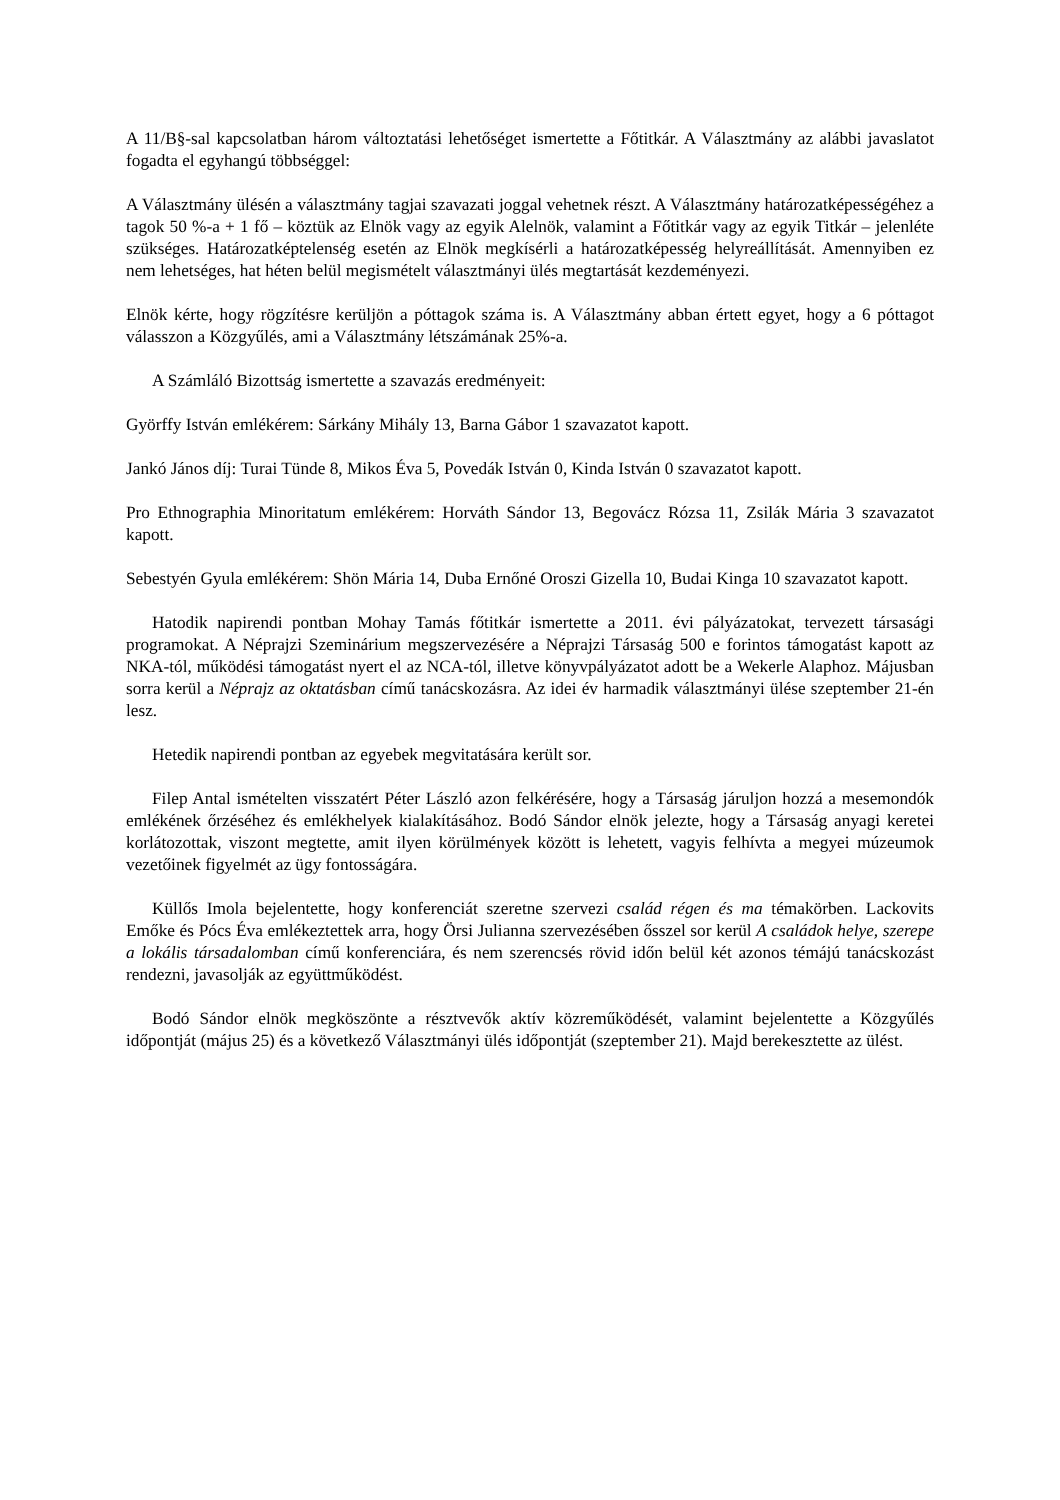A 11/B§-sal kapcsolatban három változtatási lehetőséget ismertette a Főtitkár. A Választmány az alábbi javaslatot fogadta el egyhangú többséggel:
A Választmány ülésén a választmány tagjai szavazati joggal vehetnek részt. A Választmány határozatképességéhez a tagok 50 %-a + 1 fő – köztük az Elnök vagy az egyik Alelnök, valamint a Főtitkár vagy az egyik Titkár – jelenléte szükséges. Határozatképtelenség esetén az Elnök megkísérli a határozatképesség helyreállítását. Amennyiben ez nem lehetséges, hat héten belül megismételt választmányi ülés megtartását kezdeményezi.
Elnök kérte, hogy rögzítésre kerüljön a póttagok száma is. A Választmány abban értett egyet, hogy a 6 póttagot válasszon a Közgyűlés, ami a Választmány létszámának 25%-a.
A Számláló Bizottság ismertette a szavazás eredményeit:
Györffy István emlékérem: Sárkány Mihály 13, Barna Gábor 1 szavazatot kapott.
Jankó János díj: Turai Tünde 8, Mikos Éva 5, Povedák István 0, Kinda István 0 szavazatot kapott.
Pro Ethnographia Minoritatum emlékérem: Horváth Sándor 13, Begovácz Rózsa 11, Zsilák Mária 3 szavazatot kapott.
Sebestyén Gyula emlékérem: Shön Mária 14, Duba Ernőné Oroszi Gizella 10, Budai Kinga 10 szavazatot kapott.
Hatodik napirendi pontban Mohay Tamás főtitkár ismertette a 2011. évi pályázatokat, tervezett társasági programokat. A Néprajzi Szeminárium megszervezésére a Néprajzi Társaság 500 e forintos támogatást kapott az NKA-tól, működési támogatást nyert el az NCA-tól, illetve könyvpályázatot adott be a Wekerle Alaphoz. Májusban sorra kerül a Néprajz az oktatásban című tanácskozásra. Az idei év harmadik választmányi ülése szeptember 21-én lesz.
Hetedik napirendi pontban az egyebek megvitatására került sor.
Filep Antal ismételten visszatért Péter László azon felkérésére, hogy a Társaság járuljon hozzá a mesemondók emlékének őrzéséhez és emlékhelyek kialakításához. Bodó Sándor elnök jelezte, hogy a Társaság anyagi keretei korlátozottak, viszont megtette, amit ilyen körülmények között is lehetett, vagyis felhívta a megyei múzeumok vezetőinek figyelmét az ügy fontosságára.
Küllős Imola bejelentette, hogy konferenciát szeretne szervezi család régen és ma témakörben. Lackovits Emőke és Pócs Éva emlékeztettek arra, hogy Örsi Julianna szervezésében ősszel sor kerül A családok helye, szerepe a lokális társadalomban című konferenciára, és nem szerencsés rövid időn belül két azonos témájú tanácskozást rendezni, javasolják az együttműködést.
Bodó Sándor elnök megköszönte a résztvevők aktív közreműködését, valamint bejelentette a Közgyűlés időpontját (május 25) és a következő Választmányi ülés időpontját (szeptember 21). Majd berekesztette az ülést.